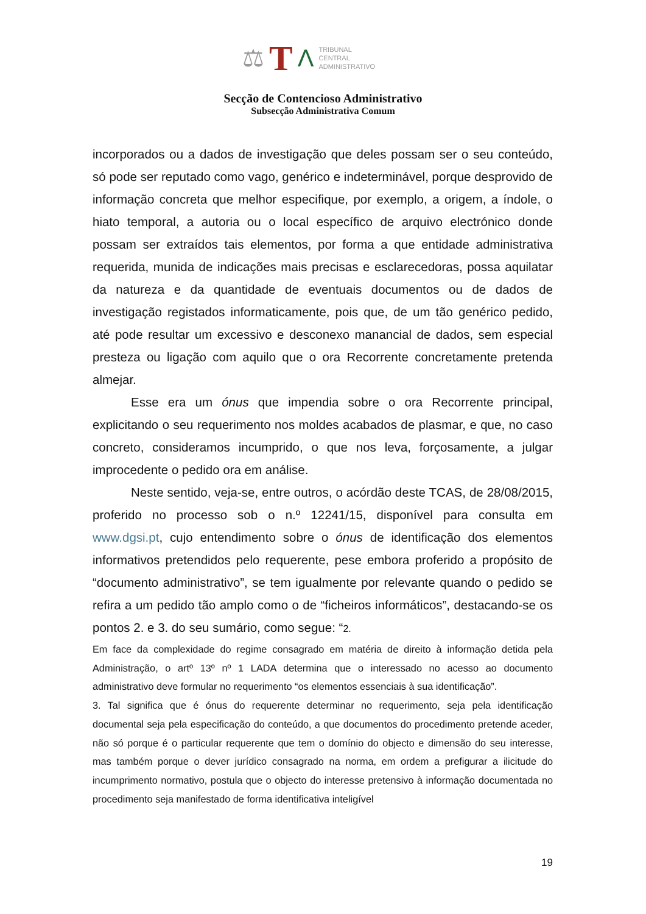⚖ T Λ
TRIBUNAL
CENTRAL
ADMINISTRATIVO
Secção de Contencioso Administrativo
Subsecção Administrativa Comum
incorporados ou a dados de investigação que deles possam ser o seu conteúdo, só pode ser reputado como vago, genérico e indeterminável, porque desprovido de informação concreta que melhor especifique, por exemplo, a origem, a índole, o hiato temporal, a autoria ou o local específico de arquivo electrónico donde possam ser extraídos tais elementos, por forma a que entidade administrativa requerida, munida de indicações mais precisas e esclarecedoras, possa aquilatar da natureza e da quantidade de eventuais documentos ou de dados de investigação registados informaticamente, pois que, de um tão genérico pedido, até pode resultar um excessivo e desconexo manancial de dados, sem especial presteza ou ligação com aquilo que o ora Recorrente concretamente pretenda almejar.
Esse era um ónus que impendia sobre o ora Recorrente principal, explicitando o seu requerimento nos moldes acabados de plasmar, e que, no caso concreto, consideramos incumprido, o que nos leva, forçosamente, a julgar improcedente o pedido ora em análise.
Neste sentido, veja-se, entre outros, o acórdão deste TCAS, de 28/08/2015, proferido no processo sob o n.º 12241/15, disponível para consulta em www.dgsi.pt, cujo entendimento sobre o ónus de identificação dos elementos informativos pretendidos pelo requerente, pese embora proferido a propósito de “documento administrativo”, se tem igualmente por relevante quando o pedido se refira a um pedido tão amplo como o de “ficheiros informáticos”, destacando-se os pontos 2. e 3. do seu sumário, como segue: “2.
Em face da complexidade do regime consagrado em matéria de direito à informação detida pela Administração, o artº 13º nº 1 LADA determina que o interessado no acesso ao documento administrativo deve formular no requerimento “os elementos essenciais à sua identificação”.
3. Tal significa que é ónus do requerente determinar no requerimento, seja pela identificação documental seja pela especificação do conteúdo, a que documentos do procedimento pretende aceder, não só porque é o particular requerente que tem o domínio do objecto e dimensão do seu interesse, mas também porque o dever jurídico consagrado na norma, em ordem a prefigurar a ilicitude do incumprimento normativo, postula que o objecto do interesse pretensivo à informação documentada no procedimento seja manifestado de forma identificativa inteligível
19